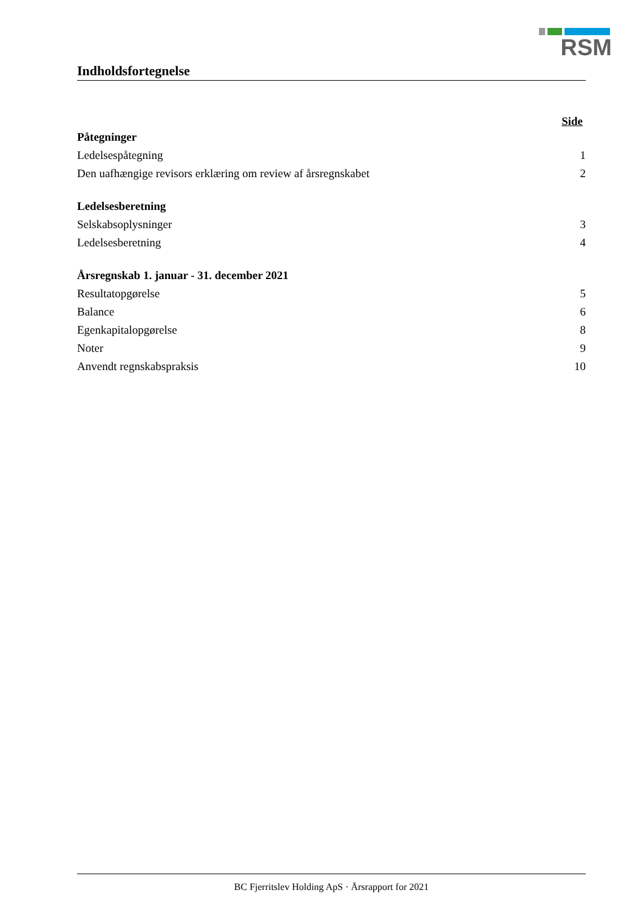RSM
Indholdsfortegnelse
Side
Påtegninger
Ledelsespåtegning 1
Den uafhængige revisors erklæring om review af årsregnskabet 2
Ledelsesberetning
Selskabsoplysninger 3
Ledelsesberetning 4
Årsregnskab 1. januar - 31. december 2021
Resultatopgørelse 5
Balance 6
Egenkapitalopgørelse 8
Noter 9
Anvendt regnskabspraksis 10
BC Fjerritslev Holding ApS · Årsrapport for 2021